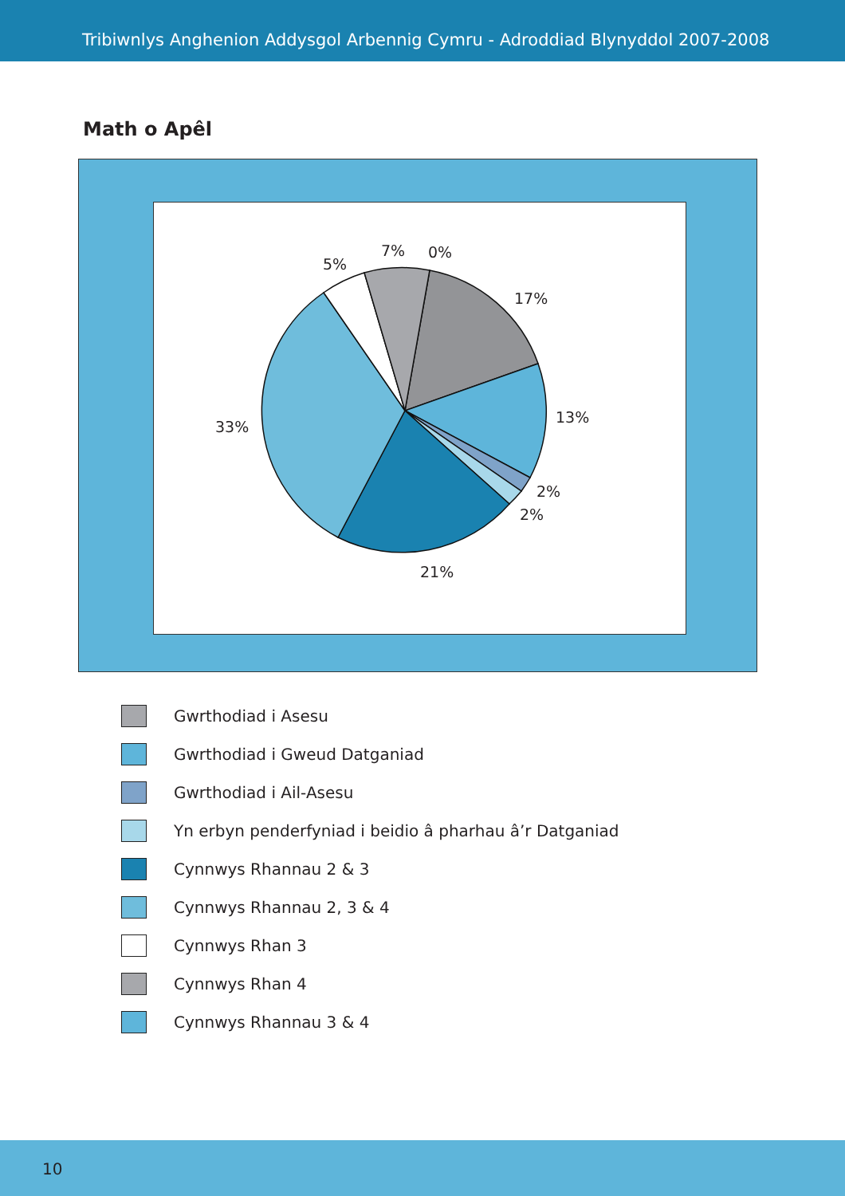Tribiwnlys Anghenion Addysgol Arbennig Cymru - Adroddiad Blynyddol 2007-2008
Math o Apêl
7%
0%
5%
17%
13%
33%
2%
2%
21%
Gwrthodiad i Asesu
Gwrthodiad i Gweud Datganiad
Gwrthodiad i Ail-Asesu
Yn erbyn penderfyniad i beidio â pharhau â’r Datganiad
Cynnwys Rhannau 2 & 3
Cynnwys Rhannau 2, 3 & 4
Cynnwys Rhan 3
Cynnwys Rhan 4
Cynnwys Rhannau 3 & 4
10